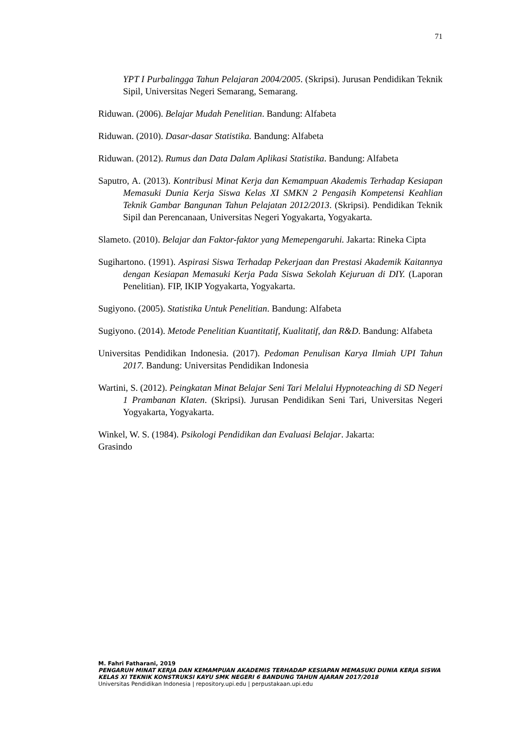71
YPT I Purbalingga Tahun Pelajaran 2004/2005. (Skripsi). Jurusan Pendidikan Teknik Sipil, Universitas Negeri Semarang, Semarang.
Riduwan. (2006). Belajar Mudah Penelitian. Bandung: Alfabeta
Riduwan. (2010). Dasar-dasar Statistika. Bandung: Alfabeta
Riduwan. (2012). Rumus dan Data Dalam Aplikasi Statistika. Bandung: Alfabeta
Saputro, A. (2013). Kontribusi Minat Kerja dan Kemampuan Akademis Terhadap Kesiapan Memasuki Dunia Kerja Siswa Kelas XI SMKN 2 Pengasih Kompetensi Keahlian Teknik Gambar Bangunan Tahun Pelajatan 2012/2013. (Skripsi). Pendidikan Teknik Sipil dan Perencanaan, Universitas Negeri Yogyakarta, Yogyakarta.
Slameto. (2010). Belajar dan Faktor-faktor yang Memepengaruhi. Jakarta: Rineka Cipta
Sugihartono. (1991). Aspirasi Siswa Terhadap Pekerjaan dan Prestasi Akademik Kaitannya dengan Kesiapan Memasuki Kerja Pada Siswa Sekolah Kejuruan di DIY. (Laporan Penelitian). FIP, IKIP Yogyakarta, Yogyakarta.
Sugiyono. (2005). Statistika Untuk Penelitian. Bandung: Alfabeta
Sugiyono. (2014). Metode Penelitian Kuantitatif, Kualitatif, dan R&D. Bandung: Alfabeta
Universitas Pendidikan Indonesia. (2017). Pedoman Penulisan Karya Ilmiah UPI Tahun 2017. Bandung: Universitas Pendidikan Indonesia
Wartini, S. (2012). Peingkatan Minat Belajar Seni Tari Melalui Hypnoteaching di SD Negeri 1 Prambanan Klaten. (Skripsi). Jurusan Pendidikan Seni Tari, Universitas Negeri Yogyakarta, Yogyakarta.
Winkel, W. S. (1984). Psikologi Pendidikan dan Evaluasi Belajar. Jakarta:
Grasindo
M. Fahri Fatharani, 2019
PENGARUH MINAT KERJA DAN KEMAMPUAN AKADEMIS TERHADAP KESIAPAN MEMASUKI DUNIA KERJA SISWA KELAS XI TEKNIK KONSTRUKSI KAYU SMK NEGERI 6 BANDUNG TAHUN AJARAN 2017/2018
Universitas Pendidikan Indonesia | repository.upi.edu | perpustakaan.upi.edu